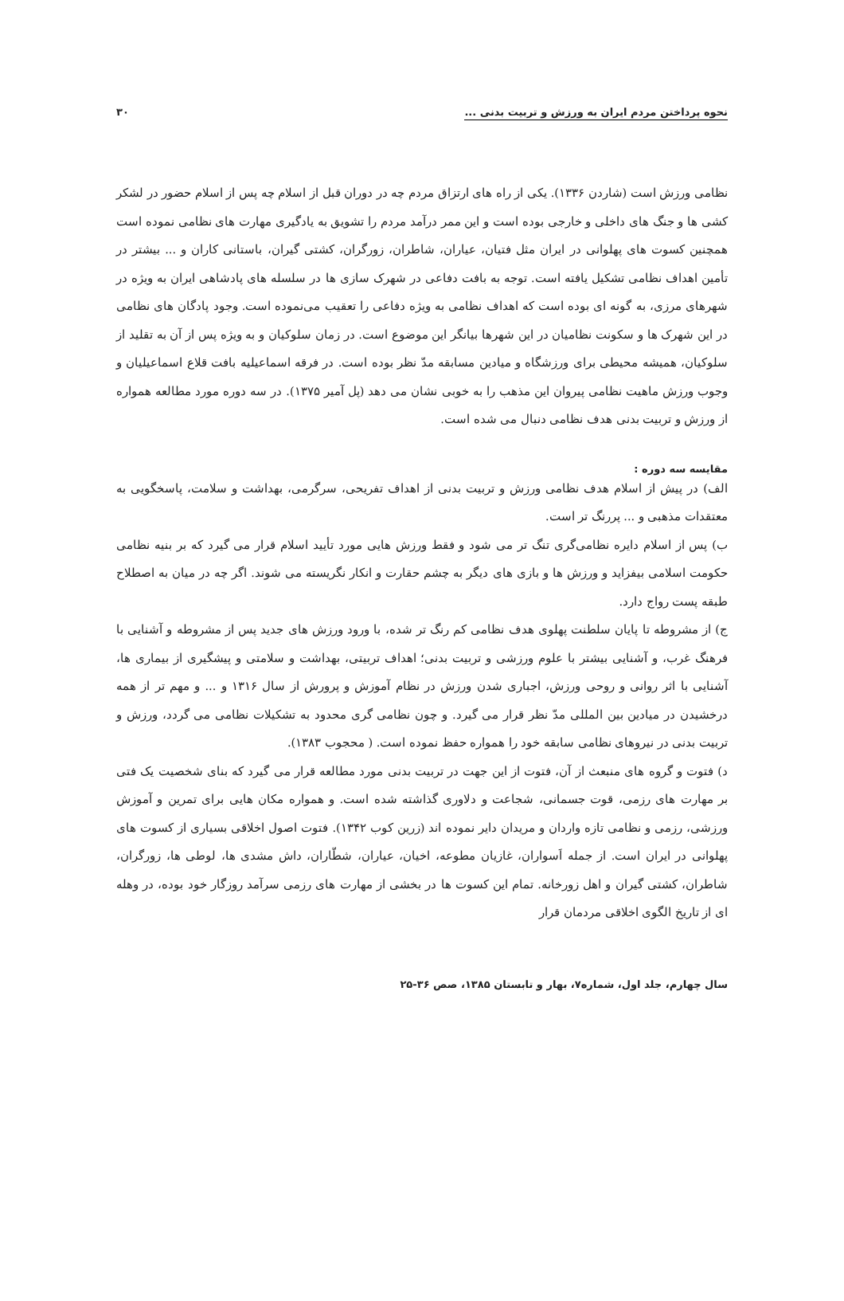نحوه پرداختن مردم ایران به ورزش و تربیت بدنی ... ۳۰
نظامی ورزش است (شاردن ۱۳۳۶). یکی از راه های ارتزاق مردم چه در دوران قبل از اسلام چه پس از اسلام حضور در لشکر کشی ها و جنگ های داخلی و خارجی بوده است و این ممر درآمد مردم را تشویق به یادگیری مهارت های نظامی نموده است همچنین کسوت های پهلوانی در ایران مثل فتیان، عیاران، شاطران، زورگران، کشتی گیران، باستانی کاران و ... بیشتر در تأمین اهداف نظامی تشکیل یافته است. توجه به بافت دفاعی در شهرک سازی ها در سلسله های پادشاهی ایران به ویژه در شهرهای مرزی، به گونه ای بوده است که اهداف نظامی به ویژه دفاعی را تعقیب می‌نموده است. وجود پادگان های نظامی در این شهرک ها و سکونت نظامیان در این شهرها بیانگر این موضوع است. در زمان سلوکیان و به ویژه پس از آن به تقلید از سلوکیان، همیشه محیطی برای ورزشگاه و میادین مسابقه مدّ نظر بوده است. در فرقه اسماعیلیه بافت قلاع اسماعیلیان و وجوب ورزش ماهیت نظامی پیروان این مذهب را به خوبی نشان می دهد (پل آمیر ۱۳۷۵). در سه دوره مورد مطالعه همواره از ورزش و تربیت بدنی هدف نظامی دنبال می شده است.
مقایسه سه دوره :
الف) در پیش از اسلام هدف نظامی ورزش و تربیت بدنی از اهداف تفریحی، سرگرمی، بهداشت و سلامت، پاسخگویی به معتقدات مذهبی و ... پررنگ تر است.
ب) پس از اسلام دایره نظامی‌گری تنگ تر می شود و فقط ورزش هایی مورد تأیید اسلام قرار می گیرد که بر بنیه نظامی حکومت اسلامی بیفزاید و ورزش ها و بازی های دیگر به چشم حقارت و انکار نگریسته می شوند. اگر چه در میان به اصطلاح طبقه پست رواج دارد.
ج) از مشروطه تا پایان سلطنت پهلوی هدف نظامی کم رنگ تر شده، با ورود ورزش های جدید پس از مشروطه و آشنایی با فرهنگ غرب، و آشنایی بیشتر با علوم ورزشی و تربیت بدنی؛ اهداف تربیتی، بهداشت و سلامتی و پیشگیری از بیماری ها، آشنایی با اثر روانی و روحی ورزش، اجباری شدن ورزش در نظام آموزش و پرورش از سال ۱۳۱۶ و ... و مهم تر از همه درخشیدن در میادین بین المللی مدّ نظر قرار می گیرد. و چون نظامی گری محدود به تشکیلات نظامی می گردد، ورزش و تربیت بدنی در نیروهای نظامی سابقه خود را همواره حفظ نموده است. ( محجوب ۱۳۸۳).
د) فتوت و گروه های منبعث از آن، فتوت از این جهت در تربیت بدنی مورد مطالعه قرار می گیرد که بنای شخصیت یک فتی بر مهارت های رزمی، قوت جسمانی، شجاعت و دلاوری گذاشته شده است. و همواره مکان هایی برای تمرین و آموزش ورزشی، رزمی و نظامی تازه واردان و مریدان دایر نموده اند (زرین کوب ۱۳۴۲). فتوت اصول اخلاقی بسیاری از کسوت های پهلوانی در ایران است. از جمله اَسواران، غازیان مطوعه، اخیان، عیاران، شطّاران، داش مشدی ها، لوطی ها، زورگران، شاطران، کشتی گیران و اهل زورخانه. تمام این کسوت ها در بخشی از مهارت های رزمی سرآمد روزگار خود بوده، در وهله ای از تاریخ الگوی اخلاقی مردمان قرار
سال چهارم، جلد اول، شماره۷، بهار و تابستان ۱۳۸۵، صص ۳۶-۲۵